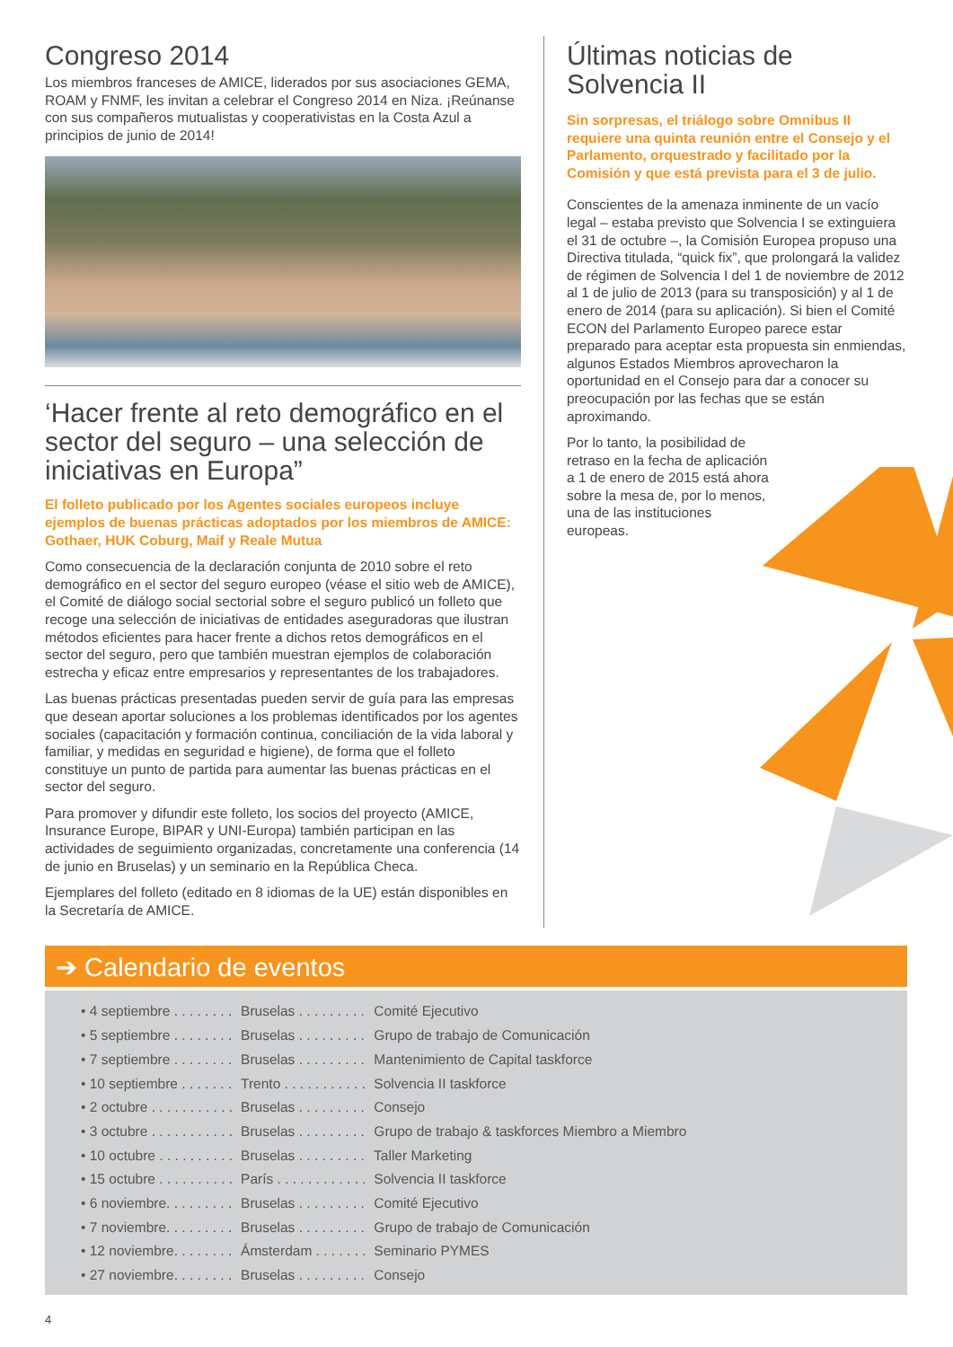Congreso 2014
Los miembros franceses de AMICE, liderados por sus asociaciones GEMA, ROAM y FNMF, les invitan a celebrar el Congreso 2014 en Niza. ¡Reúnanse con sus compañeros mutualistas y cooperativistas en la Costa Azul a principios de junio de 2014!
‘Hacer frente al reto demográfico en el sector del seguro – una selección de iniciativas en Europa”
El folleto publicado por los Agentes sociales europeos incluye ejemplos de buenas prácticas adoptados por los miembros de AMICE: Gothaer, HUK Coburg, Maif y Reale Mutua
Como consecuencia de la declaración conjunta de 2010 sobre el reto demográfico en el sector del seguro europeo (véase el sitio web de AMICE), el Comité de diálogo social sectorial sobre el seguro publicó un folleto que recoge una selección de iniciativas de entidades aseguradoras que ilustran métodos eficientes para hacer frente a dichos retos demográficos en el sector del seguro, pero que también muestran ejemplos de colaboración estrecha y eficaz entre empresarios y representantes de los trabajadores.
Las buenas prácticas presentadas pueden servir de guía para las empresas que desean aportar soluciones a los problemas identificados por los agentes sociales (capacitación y formación continua, conciliación de la vida laboral y familiar, y medidas en seguridad e higiene), de forma que el folleto constituye un punto de partida para aumentar las buenas prácticas en el sector del seguro.
Para promover y difundir este folleto, los socios del proyecto (AMICE, Insurance Europe, BIPAR y UNI-Europa) también participan en las actividades de seguimiento organizadas, concretamente una conferencia (14 de junio en Bruselas) y un seminario en la República Checa.
Ejemplares del folleto (editado en 8 idiomas de la UE) están disponibles en la Secretaría de AMICE.
Últimas noticias de Solvencia II
Sin sorpresas, el triálogo sobre Omnibus II requiere una quinta reunión entre el Consejo y el Parlamento, orquestrado y facilitado por la Comisión y que está prevista para el 3 de julio.
Conscientes de la amenaza inminente de un vacío legal – estaba previsto que Solvencia I se extinguiera el 31 de octubre –, la Comisión Europea propuso una Directiva titulada, “quick fix”, que prolongará la validez de régimen de Solvencia I del 1 de noviembre de 2012 al 1 de julio de 2013 (para su transposición) y al 1 de enero de 2014 (para su aplicación). Si bien el Comité ECON del Parlamento Europeo parece estar preparado para aceptar esta propuesta sin enmiendas, algunos Estados Miembros aprovecharon la oportunidad en el Consejo para dar a conocer su preocupación por las fechas que se están aproximando.
Por lo tanto, la posibilidad de retraso en la fecha de aplicación a 1 de enero de 2015 está ahora sobre la mesa de, por lo menos, una de las instituciones europeas.
➔ Calendario de eventos
• 4 septiembre . . . . . . . . Bruselas . . . . . . . . . Comité Ejecutivo
• 5 septiembre . . . . . . . . Bruselas . . . . . . . . . Grupo de trabajo de Comunicación
• 7 septiembre . . . . . . . . Bruselas . . . . . . . . . Mantenimiento de Capital taskforce
• 10 septiembre . . . . . . . Trento . . . . . . . . . . . Solvencia II taskforce
• 2 octubre . . . . . . . . . . . Bruselas . . . . . . . . . Consejo
• 3 octubre . . . . . . . . . . . Bruselas . . . . . . . . . Grupo de trabajo & taskforces Miembro a Miembro
• 10 octubre . . . . . . . . . . Bruselas . . . . . . . . . Taller Marketing
• 15 octubre . . . . . . . . . . París . . . . . . . . . . . . Solvencia II taskforce
• 6 noviembre. . . . . . . . . Bruselas . . . . . . . . . Comité Ejecutivo
• 7 noviembre. . . . . . . . . Bruselas . . . . . . . . . Grupo de trabajo de Comunicación
• 12 noviembre. . . . . . . . Ámsterdam . . . . . . . Seminario PYMES
• 27 noviembre. . . . . . . . Bruselas . . . . . . . . . Consejo
4